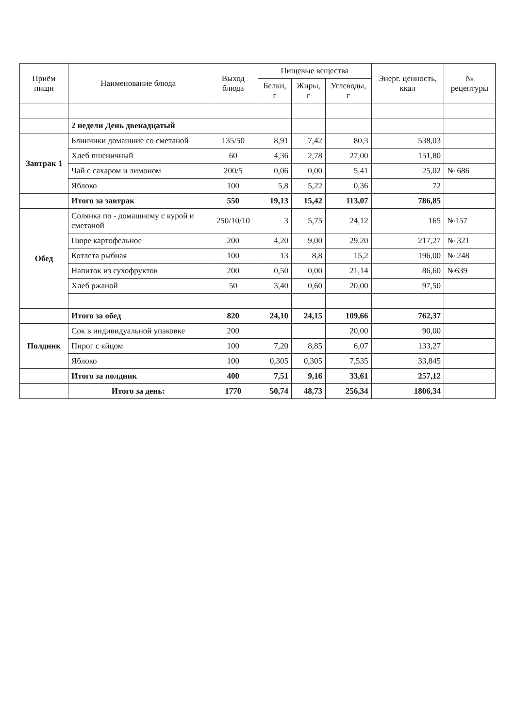| Приём пищи | Наименование блюда | Выход блюда | Пищевые вещества | | | Энерг. ценность, ккал | № рецептуры |
| --- | --- | --- | --- | --- | --- | --- | --- |
| | | | Белки, г | Жиры, г | Углеводы, г | | |
| | 2 недели День двенадцатый | | | | | | |
| Завтрак 1 | Блинчики домашние со сметаной | 135/50 | 8,91 | 7,42 | 80,3 | 538,03 | |
| | Хлеб пшеничный | 60 | 4,36 | 2,78 | 27,00 | 151,80 | |
| | Чай с сахаром и лимоном | 200/5 | 0,06 | 0,00 | 5,41 | 25,02 | № 686 |
| | Яблоко | 100 | 5,8 | 5,22 | 0,36 | 72 | |
| | Итого за завтрак | 550 | 19,13 | 15,42 | 113,07 | 786,85 | |
| Обед | Солянка по - домашнему с курой и сметаной | 250/10/10 | 3 | 5,75 | 24,12 | 165 | №157 |
| | Пюре картофельное | 200 | 4,20 | 9,00 | 29,20 | 217,27 | № 321 |
| | Котлета рыбная | 100 | 13 | 8,8 | 15,2 | 196,00 | № 248 |
| | Напиток из сухофруктов | 200 | 0,50 | 0,00 | 21,14 | 86,60 | №639 |
| | Хлеб ржаной | 50 | 3,40 | 0,60 | 20,00 | 97,50 | |
| | Итого за обед | 820 | 24,10 | 24,15 | 109,66 | 762,37 | |
| Полдник | Сок в индивидуальной упаковке | 200 | | | 20,00 | 90,00 | |
| | Пирог с яйцом | 100 | 7,20 | 8,85 | 6,07 | 133,27 | |
| | Яблоко | 100 | 0,305 | 0,305 | 7,535 | 33,845 | |
| | Итого за полдник | 400 | 7,51 | 9,16 | 33,61 | 257,12 | |
| | Итого за день: | 1770 | 50,74 | 48,73 | 256,34 | 1806,34 | |